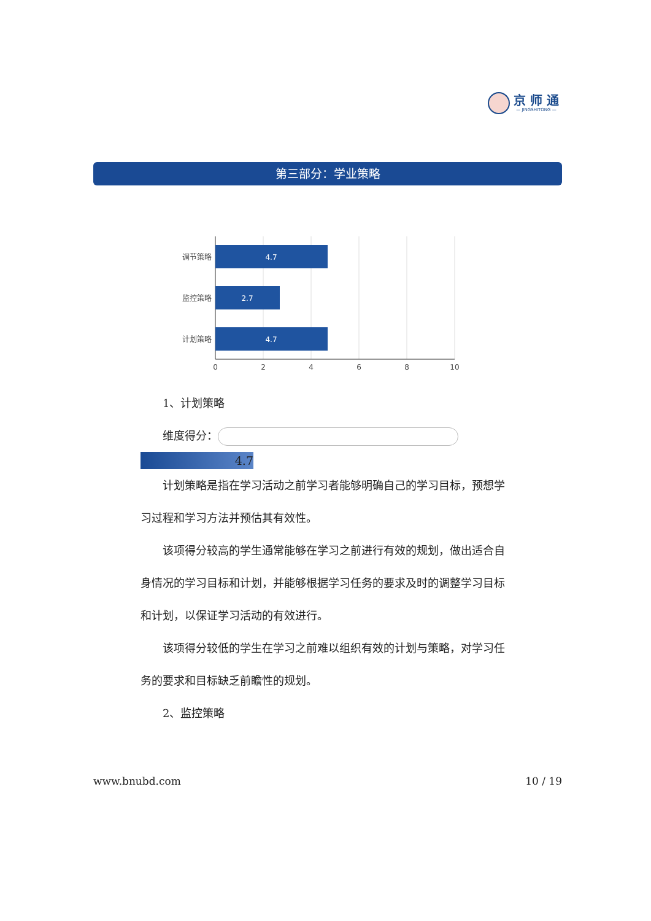京 师 通
— JINGSHITONG —
第三部分：学业策略
4.7
2.7
4.7
调节策略
监控策略
计划策略
0
2
4
6
8
10
1、计划策略
维度得分：
4.7
计划策略是指在学习活动之前学习者能够明确自己的学习目标，预想学习过程和学习方法并预估其有效性。
该项得分较高的学生通常能够在学习之前进行有效的规划，做出适合自身情况的学习目标和计划，并能够根据学习任务的要求及时的调整学习目标和计划，以保证学习活动的有效进行。
该项得分较低的学生在学习之前难以组织有效的计划与策略，对学习任务的要求和目标缺乏前瞻性的规划。
2、监控策略
www.bnubd.com 10 / 19